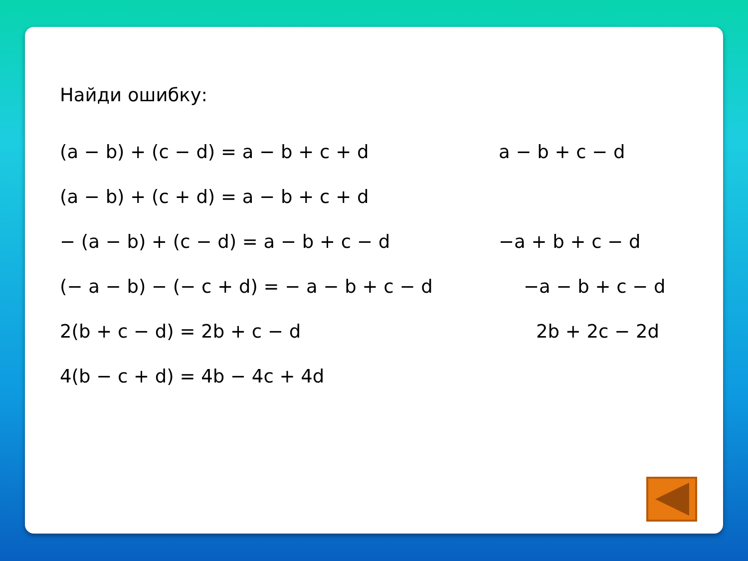Найди ошибку:
(a − b) + (c − d) = a − b + c + d a − b + c − d
(a − b) + (c + d) = a − b + c + d
− (a − b) + (c − d) = a − b + c − d −a + b + c − d
(− a − b) − (− c + d) = − a − b + c − d −a − b + c − d
2(b + c − d) = 2b + c − d 2b + 2c − 2d
4(b − c + d) = 4b − 4c + 4d